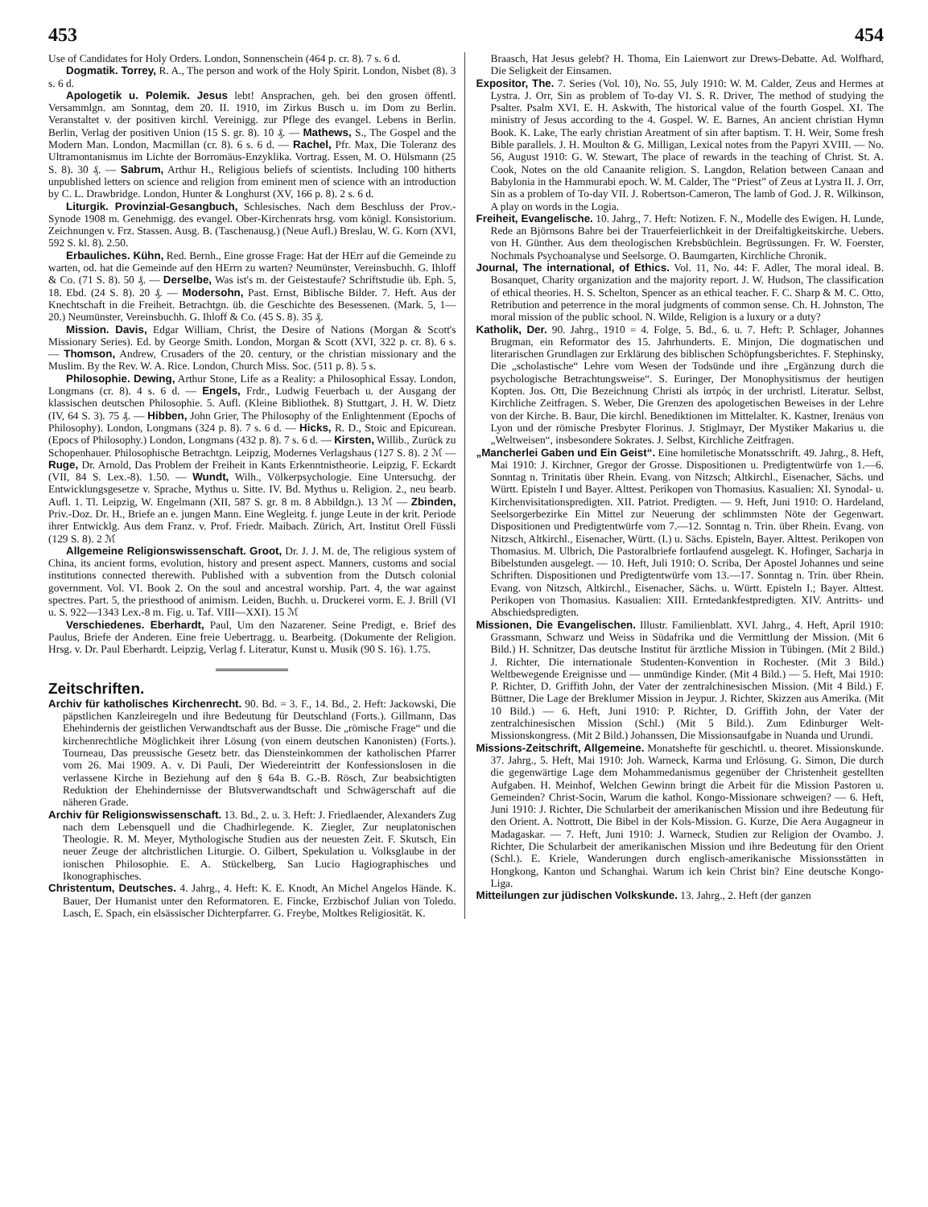453 454
Use of Candidates for Holy Orders. London, Sonnenschein (464 p. cr. 8). 7 s. 6 d.
Dogmatik. Torrey, R. A., The person and work of the Holy Spirit. London, Nisbet (8). 3 s. 6 d.
Apologetik u. Polemik. Jesus lebt! Ansprachen, geh. bei den grosen öffentl. Versammlgn. am Sonntag, dem 20. II. 1910, im Zirkus Busch u. im Dom zu Berlin. Veranstaltet v. der positiven kirchl. Vereinigg. zur Pflege des evangel. Lebens in Berlin. Berlin, Verlag der positiven Union (15 S. gr. 8). 10 ₰. — Mathews, S., The Gospel and the Modern Man. London, Macmillan (cr. 8). 6 s. 6 d. — Rachel, Pfr. Max, Die Toleranz des Ultramontanismus im Lichte der Borromäus-Enzyklika. Vortrag. Essen, M. O. Hülsmann (25 S. 8). 30 ₰. — Sabrum, Arthur H., Religious beliefs of scientists. Including 100 hitherts unpublished letters on science and religion from eminent men of science with an introduction by C. L. Drawbridge. London, Hunter & Longhurst (XV, 166 p. 8). 2 s. 6 d.
Liturgik. Provinzial-Gesangbuch, Schlesisches. Nach dem Beschluss der Prov.-Synode 1908 m. Genehmigg. des evangel. Ober-Kirchenrats hrsg. vom königl. Konsistorium. Zeichnungen v. Frz. Stassen. Ausg. B. (Taschenausg.) (Neue Aufl.) Breslau, W. G. Korn (XVI, 592 S. kl. 8). 2.50.
Erbauliches. Kühn, Red. Bernh., Eine grosse Frage: Hat der HErr auf die Gemeinde zu warten, od. hat die Gemeinde auf den HErrn zu warten? Neumünster, Vereinsbuchh. G. Ihloff & Co. (71 S. 8). 50 ₰. — Derselbe, Was ist's m. der Geistestaufe? Schriftstudie üb. Eph. 5, 18. Ebd. (24 S. 8). 20 ₰. — Modersohn, Past. Ernst, Biblische Bilder. 7. Heft. Aus der Knechtschaft in die Freiheit. Betrachtgn. üb. die Geschichte des Besessenen. (Mark. 5, 1—20.) Neumünster, Vereinsbuchh. G. Ihloff & Co. (45 S. 8). 35 ₰.
Mission. Davis, Edgar William, Christ, the Desire of Nations (Morgan & Scott's Missionary Series). Ed. by George Smith. London, Morgan & Scott (XVI, 322 p. cr. 8). 6 s. — Thomson, Andrew, Crusaders of the 20. century, or the christian missionary and the Muslim. By the Rev. W. A. Rice. London, Church Miss. Soc. (511 p. 8). 5 s.
Philosophie. Dewing, Arthur Stone, Life as a Reality: a Philosophical Essay. London, Longmans (cr. 8). 4 s. 6 d. — Engels, Frdr., Ludwig Feuerbach u. der Ausgang der klassischen deutschen Philosophie. 5. Aufl. (Kleine Bibliothek. 8) Stuttgart, J. H. W. Dietz (IV, 64 S. 3). 75 ₰. — Hibben, John Grier, The Philosophy of the Enlightenment (Epochs of Philosophy). London, Longmans (324 p. 8). 7 s. 6 d. — Hicks, R. D., Stoic and Epicurean. (Epocs of Philosophy.) London, Longmans (432 p. 8). 7 s. 6 d. — Kirsten, Willib., Zurück zu Schopenhauer. Philosophische Betrachtgn. Leipzig, Modernes Verlagshaus (127 S. 8). 2 ℳ — Ruge, Dr. Arnold, Das Problem der Freiheit in Kants Erkenntnistheorie. Leipzig, F. Eckardt (VII, 84 S. Lex.-8). 1.50. — Wundt, Wilh., Völkerpsychologie. Eine Untersuchg. der Entwicklungsgesetze v. Sprache, Mythus u. Sitte. IV. Bd. Mythus u. Religion. 2., neu bearb. Aufl. 1. Tl. Leipzig, W. Engelmann (XII, 587 S. gr. 8 m. 8 Abbildgn.). 13 ℳ — Zbinden, Priv.-Doz. Dr. H., Briefe an e. jungen Mann. Eine Wegleitg. f. junge Leute in der krit. Periode ihrer Entwicklg. Aus dem Franz. v. Prof. Friedr. Maibach. Zürich, Art. Institut Orell Füssli (129 S. 8). 2 ℳ
Allgemeine Religionswissenschaft. Groot, Dr. J. J. M. de, The religious system of China, its ancient forms, evolution, history and present aspect. Manners, customs and social institutions connected therewith. Published with a subvention from the Dutsch colonial government. Vol. VI. Book 2. On the soul and ancestral worship. Part. 4, the war against spectres. Part. 5, the priesthood of animism. Leiden, Buchh. u. Druckerei vorm. E. J. Brill (VI u. S. 922—1343 Lex.-8 m. Fig. u. Taf. VIII—XXI). 15 ℳ
Verschiedenes. Eberhardt, Paul, Um den Nazarener. Seine Predigt, e. Brief des Paulus, Briefe der Anderen. Eine freie Uebertragg. u. Bearbeitg. (Dokumente der Religion. Hrsg. v. Dr. Paul Eberhardt. Leipzig, Verlag f. Literatur, Kunst u. Musik (90 S. 16). 1.75.
Zeitschriften.
Archiv für katholisches Kirchenrecht. 90. Bd. = 3. F., 14. Bd., 2. Heft: Jackowski, Die päpstlichen Kanzleiregeln und ihre Bedeutung für Deutschland (Forts.). Gillmann, Das Ehehindernis der geistlichen Verwandtschaft aus der Busse. Die „römische Frage“ und die kirchenrechtliche Möglichkeit ihrer Lösung (von einem deutschen Kanonisten) (Forts.). Tourneau, Das preussische Gesetz betr. das Diensteinkommen der katholischen Pfarrer vom 26. Mai 1909. A. v. Di Pauli, Der Wiedereintritt der Konfessionslosen in die verlassene Kirche in Beziehung auf den § 64a B. G.-B. Rösch, Zur beabsichtigten Reduktion der Ehehindernisse der Blutsverwandtschaft und Schwägerschaft auf die näheren Grade.
Archiv für Religionswissenschaft. 13. Bd., 2. u. 3. Heft: J. Friedlaender, Alexanders Zug nach dem Lebensquell und die Chadhirlegende. K. Ziegler, Zur neuplatonischen Theologie. R. M. Meyer, Mythologische Studien aus der neuesten Zeit. F. Skutsch, Ein neuer Zeuge der altchristlichen Liturgie. O. Gilbert, Spekulation u. Volksglaube in der ionischen Philosophie. E. A. Stückelberg, San Lucio Hagiographisches und Ikonographisches.
Christentum, Deutsches. 4. Jahrg., 4. Heft: K. E. Knodt, An Michel Angelos Hände. K. Bauer, Der Humanist unter den Reformatoren. E. Fincke, Erzbischof Julian von Toledo. Lasch, E. Spach, ein elsässischer Dichterpfarrer. G. Freybe, Moltkes Religiosität. K.
Braasch, Hat Jesus gelebt? H. Thoma, Ein Laienwort zur Drews-Debatte. Ad. Wolfhard, Die Seligkeit der Einsamen.
Expositor, The. 7. Series (Vol. 10), No. 55, July 1910: W. M. Calder, Zeus and Hermes at Lystra. J. Orr, Sin as problem of To-day VI. S. R. Driver, The method of studying the Psalter. Psalm XVI. E. H. Askwith, The historical value of the fourth Gospel. XI. The ministry of Jesus according to the 4. Gospel. W. E. Barnes, An ancient christian Hymn Book. K. Lake, The early christian Areatment of sin after baptism. T. H. Weir, Some fresh Bible parallels. J. H. Moulton & G. Milligan, Lexical notes from the Papyri XVIII. — No. 56, August 1910: G. W. Stewart, The place of rewards in the teaching of Christ. St. A. Cook, Notes on the old Canaanite religion. S. Langdon, Relation between Canaan and Babylonia in the Hammurabi epoch. W. M. Calder, The “Priest” of Zeus at Lystra II. J. Orr, Sin as a problem of To-day VII. J. Robertson-Cameron, The lamb of God. J. R. Wilkinson, A play on words in the Logia.
Freiheit, Evangelische. 10. Jahrg., 7. Heft: Notizen. F. N., Modelle des Ewigen. H. Lunde, Rede an Björnsons Bahre bei der Trauerfeierlichkeit in der Dreifaltigkeitskirche. Uebers. von H. Günther. Aus dem theologischen Krebsbüchlein. Begrüssungen. Fr. W. Foerster, Nochmals Psychoanalyse und Seelsorge. O. Baumgarten, Kirchliche Chronik.
Journal, The international, of Ethics. Vol. 11, No. 44: F. Adler, The moral ideal. B. Bosanquet, Charity organization and the majority report. J. W. Hudson, The classification of ethical theories. H. S. Schelton, Spencer as an ethical teacher. F. C. Sharp & M. C. Otto, Retribution and peterrence in the moral judgments of common sense. Ch. H. Johnston, The moral mission of the public school. N. Wilde, Religion is a luxury or a duty?
Katholik, Der. 90. Jahrg., 1910 = 4. Folge, 5. Bd., 6. u. 7. Heft: P. Schlager, Johannes Brugman, ein Reformator des 15. Jahrhunderts. E. Minjon, Die dogmatischen und literarischen Grundlagen zur Erklärung des biblischen Schöpfungsberichtes. F. Stephinsky, Die „scholastische“ Lehre vom Wesen der Todsünde und ihre „Ergänzung durch die psychologische Betrachtungsweise“. S. Euringer, Der Monophysitismus der heutigen Kopten. Jos. Ott, Die Bezeichnung Christi als ἰατρός in der urchristl. Literatur. Selbst, Kirchliche Zeitfragen. S. Weber, Die Grenzen des apologetischen Beweises in der Lehre von der Kirche. B. Baur, Die kirchl. Benediktionen im Mittelalter. K. Kastner, Irenäus von Lyon und der römische Presbyter Florinus. J. Stiglmayr, Der Mystiker Makarius u. die „Weltweisen“, insbesondere Sokrates. J. Selbst, Kirchliche Zeitfragen.
„Mancherlei Gaben und Ein Geist“. Eine homiletische Monatsschrift. 49. Jahrg., 8. Heft, Mai 1910: J. Kirchner, Gregor der Grosse. Dispositionen u. Predigtentwürfe von 1.—6. Sonntag n. Trinitatis über Rhein. Evang. von Nitzsch; Altkirchl., Eisenacher, Sächs. und Württ. Episteln I und Bayer. Alttest. Perikopen von Thomasius. Kasualien: XI. Synodal- u. Kirchenvisitationspredigten. XII. Patriot. Predigten. — 9. Heft, Juni 1910: O. Hardeland, Seelsorgerbezirke Ein Mittel zur Neuerung der schlimmsten Nöte der Gegenwart. Dispositionen und Predigtentwürfe vom 7.—12. Sonntag n. Trin. über Rhein. Evang. von Nitzsch, Altkirchl., Eisenacher, Württ. (I.) u. Sächs. Episteln, Bayer. Alttest. Perikopen von Thomasius. M. Ulbrich, Die Pastoralbriefe fortlaufend ausgelegt. K. Hofinger, Sacharja in Bibelstunden ausgelegt. — 10. Heft, Juli 1910: O. Scriba, Der Apostel Johannes und seine Schriften. Dispositionen und Predigtentwürfe vom 13.—17. Sonntag n. Trin. über Rhein. Evang. von Nitzsch, Altkirchl., Eisenacher, Sächs. u. Württ. Episteln I.; Bayer. Alttest. Perikopen von Thomasius. Kasualien: XIII. Erntedankfestpredigten. XIV. Antritts- und Abschiedspredigten.
Missionen, Die Evangelischen. Illustr. Familienblatt. XVI. Jahrg., 4. Heft, April 1910: Grassmann, Schwarz und Weiss in Südafrika und die Vermittlung der Mission. (Mit 6 Bild.) H. Schnitzer, Das deutsche Institut für ärztliche Mission in Tübingen. (Mit 2 Bild.) J. Richter, Die internationale Studenten-Konvention in Rochester. (Mit 3 Bild.) Weltbewegende Ereignisse und — unmündige Kinder. (Mit 4 Bild.) — 5. Heft, Mai 1910: P. Richter, D. Griffith John, der Vater der zentralchinesischen Mission. (Mit 4 Bild.) F. Büttner, Die Lage der Breklumer Mission in Jeypur. J. Richter, Skizzen aus Amerika. (Mit 10 Bild.) — 6. Heft, Juni 1910: P. Richter, D. Griffith John, der Vater der zentralchinesischen Mission (Schl.) (Mit 5 Bild.). Zum Edinburger Welt-Missionskongress. (Mit 2 Bild.) Johanssen, Die Missionsaufgabe in Nuanda und Urundi.
Missions-Zeitschrift, Allgemeine. Monatshefte für geschichtl. u. theoret. Missionskunde. 37. Jahrg., 5. Heft, Mai 1910: Joh. Warneck, Karma und Erlösung. G. Simon, Die durch die gegenwärtige Lage dem Mohammedanismus gegenüber der Christenheit gestellten Aufgaben. H. Meinhof, Welchen Gewinn bringt die Arbeit für die Mission Pastoren u. Gemeinden? Christ-Socin, Warum die kathol. Kongo-Missionare schweigen? — 6. Heft, Juni 1910: J. Richter, Die Schularbeit der amerikanischen Mission und ihre Bedeutung für den Orient. A. Nottrott, Die Bibel in der Kols-Mission. G. Kurze, Die Aera Augagneur in Madagaskar. — 7. Heft, Juni 1910: J. Warneck, Studien zur Religion der Ovambo. J. Richter, Die Schularbeit der amerikanischen Mission und ihre Bedeutung für den Orient (Schl.). E. Kriele, Wanderungen durch englisch-amerikanische Missionsstätten in Hongkong, Kanton und Schanghai. Warum ich kein Christ bin? Eine deutsche Kongo-Liga.
Mitteilungen zur jüdischen Volkskunde. 13. Jahrg., 2. Heft (der ganzen